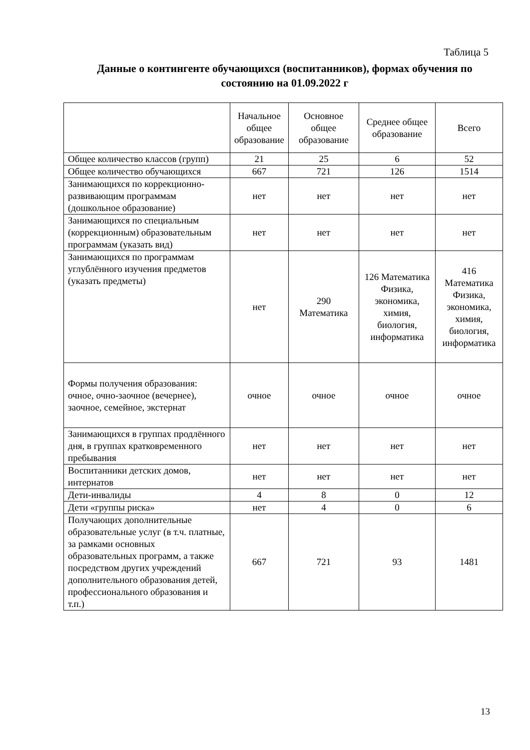Таблица 5
Данные о контингенте обучающихся (воспитанников), формах обучения по состоянию на 01.09.2022 г
| | Начальное общее образование | Основное общее образование | Среднее общее образование | Всего |
| --- | --- | --- | --- | --- |
| Общее количество классов (групп) | 21 | 25 | 6 | 52 |
| Общее количество обучающихся | 667 | 721 | 126 | 1514 |
| Занимающихся по коррекционно-развивающим программам (дошкольное образование) | нет | нет | нет | нет |
| Занимающихся по специальным (коррекционным) образовательным программам (указать вид) | нет | нет | нет | нет |
| Занимающихся по программам углублённого изучения предметов (указать предметы) | нет | 290 Математика | 126 Математика Физика, экономика, химия, биология, информатика | 416 Математика Физика, экономика, химия, биология, информатика |
| Формы получения образования: очное, очно-заочное (вечернее), заочное, семейное, экстернат | очное | очное | очное | очное |
| Занимающихся в группах продлённого дня, в группах кратковременного пребывания | нет | нет | нет | нет |
| Воспитанники детских домов, интернатов | нет | нет | нет | нет |
| Дети-инвалиды | 4 | 8 | 0 | 12 |
| Дети «группы риска» | нет | 4 | 0 | 6 |
| Получающих дополнительные образовательные услуг (в т.ч. платные, за рамками основных образовательных программ, а также посредством других учреждений дополнительного образования детей, профессионального образования и т.п.) | 667 | 721 | 93 | 1481 |
13